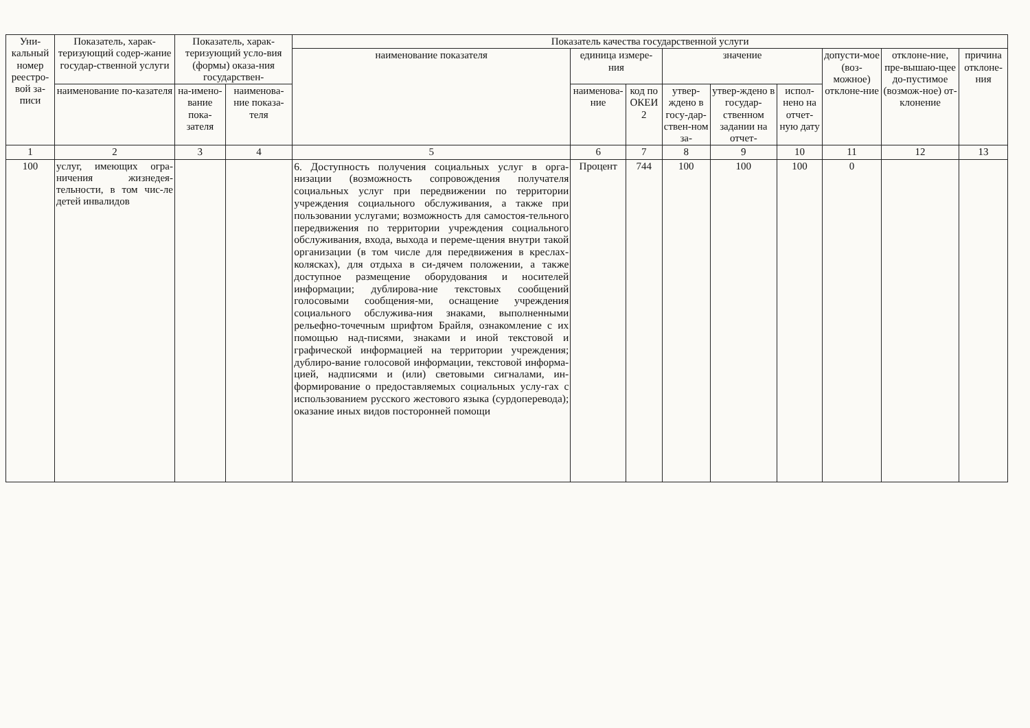| Уни-кальный номер реестро-вой за-писи | Показатель, харак-теризующий содер-жание государ-ственной услуги | Показатель, харак-теризующий усло-вия (формы) оказа-ния государствен- | | Показатель качества государственной услуги | | | | | | | | |
| --- | --- | --- | --- | --- | --- | --- | --- | --- | --- | --- | --- | --- |
| | | | | наименование показателя | единица измере-ния | | значение | | | допусти-мое (воз-можное) отклоне-ние | отклоне-ние, пре-вышаю-щее до-пустимое (возмож-ное) от-клонение | причина отклоне-ния |
| | наименование по-казателя | на-имено-вание пока-зателя | наименова-ние показа-теля | | наименова-ние | код по ОКЕИ 2 | утвер-ждено в госу-дар-ствен-ном за- | утвер-ждено в государ-ственном задании на отчет- | испол-нено на отчет-ную дату | | | |
| 1 | 2 | 3 | 4 | 5 | 6 | 7 | 8 | 9 | 10 | 11 | 12 | 13 |
| 100 | услуг, имеющих огра-ничения жизнедея-тельности, в том чис-ле детей инвалидов | | | 6. Доступность получения социальных услуг в орга-низации (возможность сопровождения получателя социальных услуг при передвижении по территории учреждения социального обслуживания, а также при пользовании услугами; возможность для самостоя-тельного передвижения по территории учреждения социального обслуживания, входа, выхода и переме-щения внутри такой организации (в том числе для передвижения в креслах-колясках), для отдыха в си-дячем положении, а также доступное размещение оборудования и носителей информации; дублирова-ние текстовых сообщений голосовыми сообщения-ми, оснащение учреждения социального обслужива-ния знаками, выполненными рельефно-точечным шрифтом Брайля, ознакомление с их помощью над-писями, знаками и иной текстовой и графической информацией на территории учреждения; дублиро-вание голосовой информации, текстовой информа-цией, надписями и (или) световыми сигналами, ин-формирование о предоставляемых социальных услу-гах с использованием русского жестового языка (сурдоперевода); оказание иных видов посторонней помощи | Процент | 744 | 100 | 100 | 100 | 0 | | |